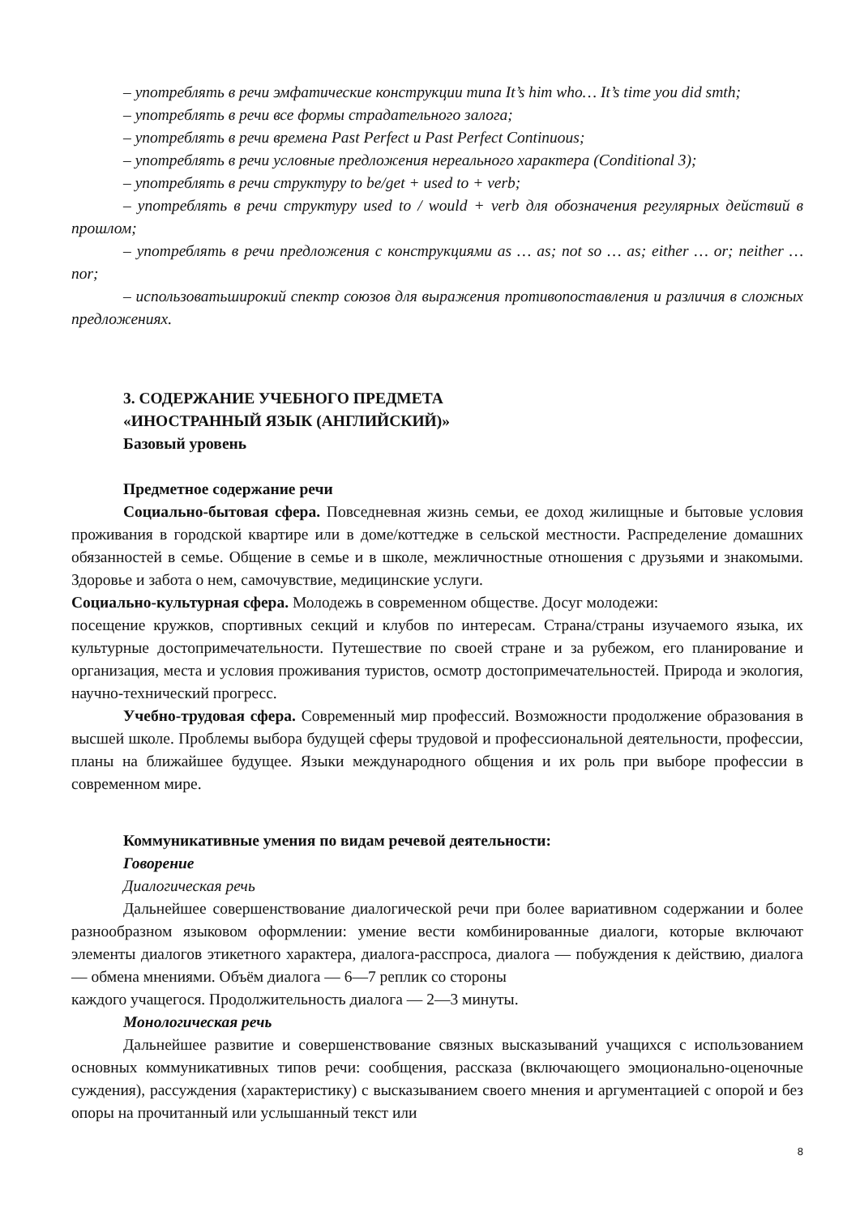– употреблять в речи эмфатические конструкции типа It’s him who… It’s time you did smth;
– употреблять в речи все формы страдательного залога;
– употреблять в речи времена Past Perfect и Past Perfect Continuous;
– употреблять в речи условные предложения нереального характера (Conditional 3);
– употреблять в речи структуру to be/get + used to + verb;
– употреблять в речи структуру used to / would + verb для обозначения регулярных действий в прошлом;
– употреблять в речи предложения с конструкциями as … as; not so … as; either … or; neither … nor;
– использоватьширокий спектр союзов для выражения противопоставления и различия в сложных предложениях.
3. СОДЕРЖАНИЕ УЧЕБНОГО ПРЕДМЕТА
«ИНОСТРАННЫЙ ЯЗЫК (АНГЛИЙСКИЙ)»
Базовый уровень
Предметное содержание речи
Социально-бытовая сфера. Повседневная жизнь семьи, ее доход жилищные и бытовые условия проживания в городской квартире или в доме/коттедже в сельской местности. Распределение домашних обязанностей в семье. Общение в семье и в школе, межличностные отношения с друзьями и знакомыми. Здоровье и забота о нем, самочувствие, медицинские услуги.
Социально-культурная сфера. Молодежь в современном обществе. Досуг молодежи:
посещение кружков, спортивных секций и клубов по интересам. Страна/страны изучаемого языка, их культурные достопримечательности. Путешествие по своей стране и за рубежом, его планирование и организация, места и условия проживания туристов, осмотр достопримечательностей. Природа и экология, научно-технический прогресс.
Учебно-трудовая сфера. Современный мир профессий. Возможности продолжение образования в высшей школе. Проблемы выбора будущей сферы трудовой и профессиональной деятельности, профессии, планы на ближайшее будущее. Языки международного общения и их роль при выборе профессии в современном мире.
Коммуникативные умения по видам речевой деятельности:
Говорение
Диалогическая речь
Дальнейшее совершенствование диалогической речи при более вариативном содержании и более разнообразном языковом оформлении: умение вести комбинированные диалоги, которые включают элементы диалогов этикетного характера, диалога-расспроса, диалога — побуждения к действию, диалога — обмена мнениями. Объём диалога — 6—7 реплик со стороны
каждого учащегося. Продолжительность диалога — 2—3 минуты.
Монологическая речь
Дальнейшее развитие и совершенствование связных высказываний учащихся с использованием основных коммуникативных типов речи: сообщения, рассказа (включающего эмоционально-оценочные суждения), рассуждения (характеристику) с высказыванием своего мнения и аргументацией с опорой и без опоры на прочитанный или услышанный текст или
8